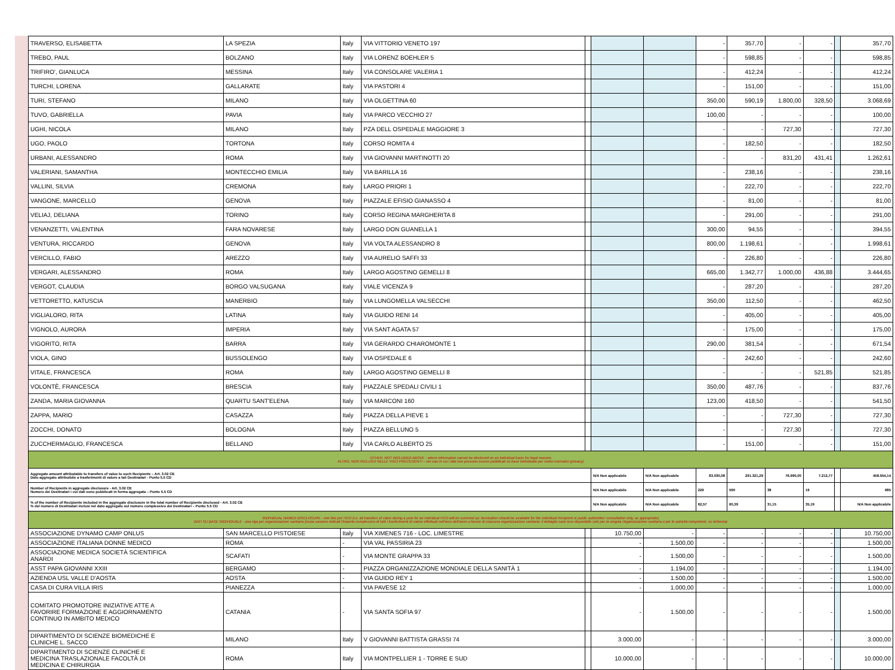| TRAVERSO, ELISABETTA | LA SPEZIA | Italy | VIA VITTORIO VENETO 197 | | | | - | 357,70 | - | - | | 357,70 |
| TREBO, PAUL | BOLZANO | Italy | VIA LORENZ BOEHLER 5 | | | | - | 598,85 | - | - | | 598,85 |
| TRIFIRO', GIANLUCA | MESSINA | Italy | VIA CONSOLARE VALERIA 1 | | | | - | 412,24 | - | - | | 412,24 |
| TURCHI, LORENA | GALLARATE | Italy | VIA PASTORI 4 | | | | - | 151,00 | - | - | | 151,00 |
| TURI, STEFANO | MILANO | Italy | VIA OLGETTINA 60 | | | | 350,00 | 590,19 | 1.800,00 | 328,50 | | 3.068,69 |
| TUVO, GABRIELLA | PAVIA | Italy | VIA PARCO VECCHIO 27 | | | | 100,00 | - | - | - | | 100,00 |
| UGHI, NICOLA | MILANO | Italy | PZA DELL OSPEDALE MAGGIORE 3 | | | | - | - | 727,30 | - | | 727,30 |
| UGO, PAOLO | TORTONA | Italy | CORSO ROMITA 4 | | | | - | 182,50 | - | - | | 182,50 |
| URBANI, ALESSANDRO | ROMA | Italy | VIA GIOVANNI MARTINOTTI 20 | | | | - | - | 831,20 | 431,41 | | 1.262,61 |
| VALERIANI, SAMANTHA | MONTECCHIO EMILIA | Italy | VIA BARILLA 16 | | | | - | 238,16 | - | - | | 238,16 |
| VALLINI, SILVIA | CREMONA | Italy | LARGO PRIORI 1 | | | | - | 222,70 | - | - | | 222,70 |
| VANGONE, MARCELLO | GENOVA | Italy | PIAZZALE EFISIO GIANASSO 4 | | | | - | 81,00 | - | - | | 81,00 |
| VELIAJ, DELIANA | TORINO | Italy | CORSO REGINA MARGHERITA 8 | | | | - | 291,00 | - | - | | 291,00 |
| VENANZETTI, VALENTINA | FARA NOVARESE | Italy | LARGO DON GUANELLA 1 | | | | 300,00 | 94,55 | - | - | | 394,55 |
| VENTURA, RICCARDO | GENOVA | Italy | VIA VOLTA ALESSANDRO 8 | | | | 800,00 | 1.198,61 | - | - | | 1.998,61 |
| VERCILLO, FABIO | AREZZO | Italy | VIA AURELIO SAFFI 33 | | | | - | 226,80 | - | - | | 226,80 |
| VERGARI, ALESSANDRO | ROMA | Italy | LARGO AGOSTINO GEMELLI 8 | | | | 665,00 | 1.342,77 | 1.000,00 | 436,88 | | 3.444,65 |
| VERGOT, CLAUDIA | BORGO VALSUGANA | Italy | VIALE VICENZA 9 | | | | - | 287,20 | - | - | | 287,20 |
| VETTORETTO, KATUSCIA | MANERBIO | Italy | VIA LUNGOMELLA VALSECCHI | | | | 350,00 | 112,50 | - | - | | 462,50 |
| VIGLIALORO, RITA | LATINA | Italy | VIA GUIDO RENI 14 | | | | - | 405,00 | - | - | | 405,00 |
| VIGNOLO, AURORA | IMPERIA | Italy | VIA SANT AGATA 57 | | | | - | 175,00 | - | - | | 175,00 |
| VIGORITO, RITA | BARRA | Italy | VIA GERARDO CHIAROMONTE 1 | | | | 290,00 | 381,54 | - | - | | 671,54 |
| VIOLA, GINO | BUSSOLENGO | Italy | VIA OSPEDALE 6 | | | | - | 242,60 | - | - | | 242,60 |
| VITALE, FRANCESCA | ROMA | Italy | LARGO AGOSTINO GEMELLI 8 | | | | - | - | - | 521,85 | | 521,85 |
| VOLONTÈ, FRANCESCA | BRESCIA | Italy | PIAZZALE SPEDALI CIVILI 1 | | | | 350,00 | 487,76 | - | - | | 837,76 |
| ZANDA, MARIA GIOVANNA | QUARTU SANT'ELENA | Italy | VIA MARCONI 160 | | | | 123,00 | 418,50 | - | - | | 541,50 |
| ZAPPA, MARIO | CASAZZA | Italy | PIAZZA DELLA PIEVE 1 | | | | - | - | 727,30 | - | | 727,30 |
| ZOCCHI, DONATO | BOLOGNA | Italy | PIAZZA BELLUNO 5 | | | | - | - | 727,30 | - | | 727,30 |
| ZUCCHERMAGLIO, FRANCESCA | BELLANO | Italy | VIA CARLO ALBERTO 25 | | | | - | 151,00 | - | - | | 151,00 |
| OTHER, NOT INCLUDED ABOVE - where information cannot be disclosed on an individual basis for legal reasons ALTRO, NON INCLUSO NELLE VOCI PRECEDENTI – nei casi in cui i dati non possono essere pubblicati su base individuale per motivi normativi (privacy) | | | | | | | | | | | | |
| Aggregate amount attributable to transfers of value to such Recipients – Art. 3.02 CE Dato aggregato attribuibile a trasferimenti di valore a tali Destinatari - Punto 5.5 CD | | | | | N/A Non applicabile | N/A Non applicabile | 83.030,08 | 291.321,29 | 76.990,00 | 7.212,77 | | 458.554,14 |
| Number of Recipients in aggregate disclosure - Art. 3.02 CE Numero dei Destinatari i cui dati sono pubblicati in forma aggregata – Punto 5.5 CD | | | | | N/A Non applicabile | N/A Non applicabile | 229 | 590 | 38 | 19 | | 685 |
| % of the number of Recipients included in the aggregate disclosure in the total number of Recipients disclosed - Art. 3.02 CE % del numero di Destinatari inclusi nel dato aggregato sul numero complessivo dei Destinatari – Punto 5.5 CD | | | | | N/A Non applicabile | N/A Non applicabile | 62,57 | 60,39 | 31,15 | 35,19 | | N/A Non applicabile |
| INDIVIDUAL NAMED DISCLOSURE - one line per HCO (i.e. all transfers of value during a year for an individual HCO will be summed up: itemization should be available for the individual Recipient or public authorities' consultation only, as appropriate) DATI SU BASE INDIVIDUALE - una riga per organizzazione sanitaria (ossia saranno indicati l'importo complessivo di tutti i trasferimenti di valore effettuati nell'arco dell'anno a favore di ciascuna organizzazione sanitaria: il dettaglio sarà reso disponibile solo per la singola Organizzazione sanitaria o per le autorità competenti, su richiesta) | | | | | | | | | | | | |
| ASSOCIAZIONE DYNAMO CAMP ONLUS | SAN MARCELLO PISTOIESE | Italy | VIA XIMENES 716 - LOC. LIMESTRE | | 10.750,00 | - | - | - | - | - | | 10.750,00 |
| ASSOCIAZIONE ITALIANA DONNE MEDICO | ROMA | - | VIA VAL PASSIRIA 23 | | - | 1.500,00 | - | - | - | - | | 1.500,00 |
| ASSOCIAZIONE MEDICA SOCIETÀ SCIENTIFICA ANARDI | SCAFATI | - | VIA MONTE GRAPPA 33 | | - | 1.500,00 | - | - | - | - | | 1.500,00 |
| ASST PAPA GIOVANNI XXIII | BERGAMO | - | PIAZZA ORGANIZZAZIONE MONDIALE DELLA SANITÀ 1 | | - | 1.194,00 | - | - | - | - | | 1.194,00 |
| AZIENDA USL VALLE D'AOSTA | AOSTA | - | VIA GUIDO REY 1 | | - | 1.500,00 | - | - | - | - | | 1.500,00 |
| CASA DI CURA VILLA IRIS | PIANEZZA | - | VIA PAVESE 12 | | - | 1.000,00 | - | - | - | - | | 1.000,00 |
| COMITATO PROMOTORE INIZIATIVE ATTE A FAVORIRE FORMAZIONE E AGGIORNAMENTO CONTINUO IN AMBITO MEDICO | CATANIA | - | VIA SANTA SOFIA 97 | | - | 1.500,00 | - | - | - | - | | 1.500,00 |
| DIPARTIMENTO DI SCIENZE BIOMEDICHE E CLINICHE L. SACCO | MILANO | Italy | V GIOVANNI BATTISTA GRASSI 74 | | 3.000,00 | - | - | - | - | - | | 3.000,00 |
| DIPARTIMENTO DI SCIENZE CLINICHE E MEDICINA TRASLAZIONALE FACOLTÀ DI MEDICINA E CHIRURGIA | ROMA | Italy | VIA MONTPELLIER 1 - TORRE E SUD | | 10.000,00 | - | - | - | - | - | | 10.000,00 |